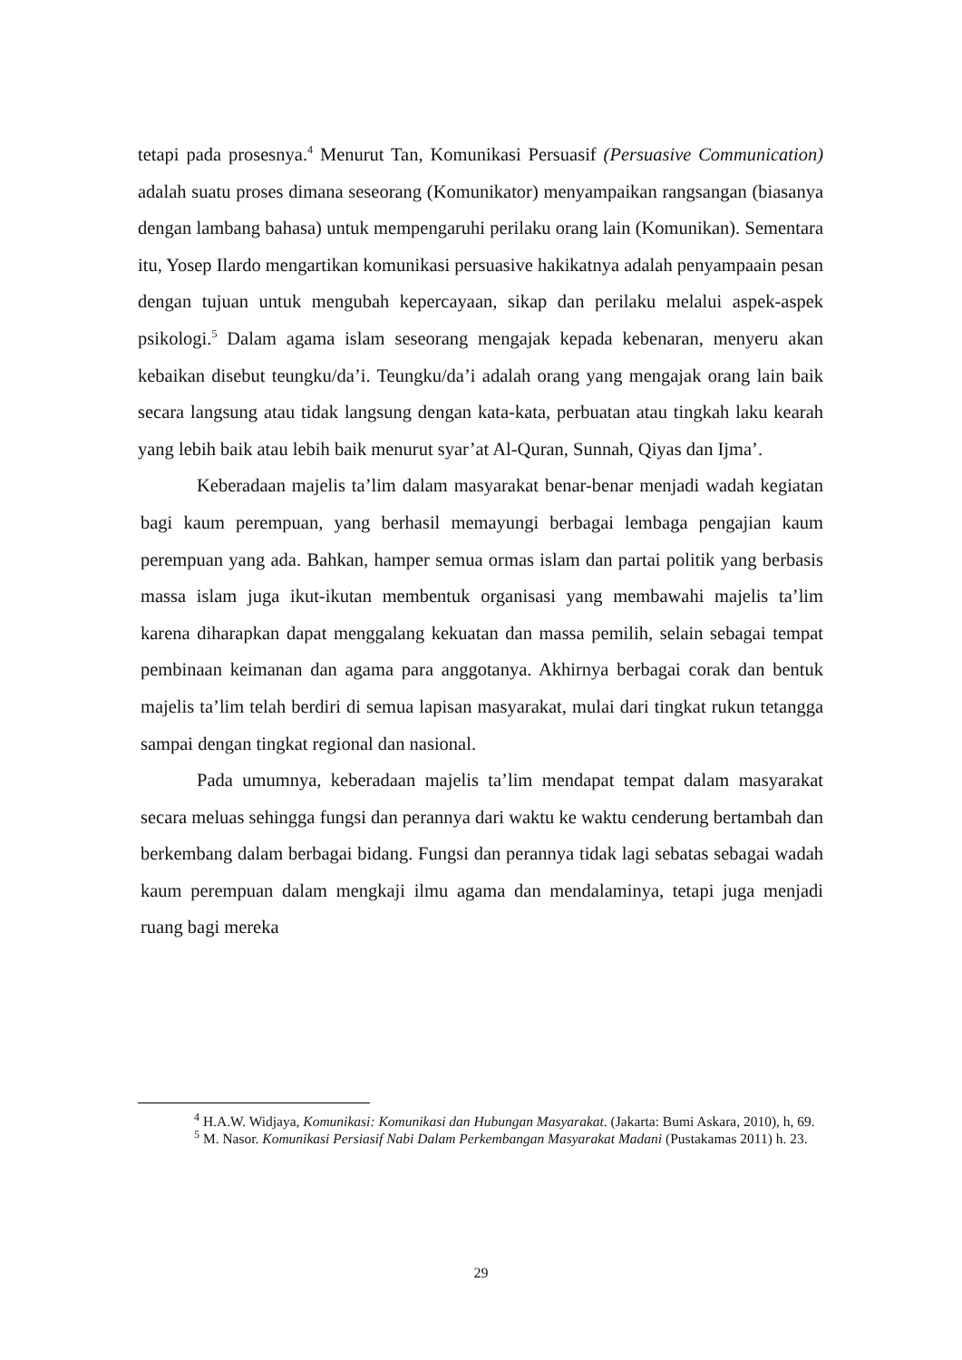tetapi pada prosesnya.<sup>4</sup> Menurut Tan, Komunikasi Persuasif (Persuasive Communication) adalah suatu proses dimana seseorang (Komunikator) menyampaikan rangsangan (biasanya dengan lambang bahasa) untuk mempengaruhi perilaku orang lain (Komunikan). Sementara itu, Yosep Ilardo mengartikan komunikasi persuasive hakikatnya adalah penyampaain pesan dengan tujuan untuk mengubah kepercayaan, sikap dan perilaku melalui aspek-aspek psikologi.<sup>5</sup> Dalam agama islam seseorang mengajak kepada kebenaran, menyeru akan kebaikan disebut teungku/da’i. Teungku/da’i adalah orang yang mengajak orang lain baik secara langsung atau tidak langsung dengan kata-kata, perbuatan atau tingkah laku kearah yang lebih baik atau lebih baik menurut syar’at Al-Quran, Sunnah, Qiyas dan Ijma’.
Keberadaan majelis ta’lim dalam masyarakat benar-benar menjadi wadah kegiatan bagi kaum perempuan, yang berhasil memayungi berbagai lembaga pengajian kaum perempuan yang ada. Bahkan, hamper semua ormas islam dan partai politik yang berbasis massa islam juga ikut-ikutan membentuk organisasi yang membawahi majelis ta’lim karena diharapkan dapat menggalang kekuatan dan massa pemilih, selain sebagai tempat pembinaan keimanan dan agama para anggotanya. Akhirnya berbagai corak dan bentuk majelis ta’lim telah berdiri di semua lapisan masyarakat, mulai dari tingkat rukun tetangga sampai dengan tingkat regional dan nasional.
Pada umumnya, keberadaan majelis ta’lim mendapat tempat dalam masyarakat secara meluas sehingga fungsi dan perannya dari waktu ke waktu cenderung bertambah dan berkembang dalam berbagai bidang. Fungsi dan perannya tidak lagi sebatas sebagai wadah kaum perempuan dalam mengkaji ilmu agama dan mendalaminya, tetapi juga menjadi ruang bagi mereka
<sup>4</sup> H.A.W. Widjaya, Komunikasi: Komunikasi dan Hubungan Masyarakat. (Jakarta: Bumi Askara, 2010), h, 69.
<sup>5</sup> M. Nasor. Komunikasi Persiasif Nabi Dalam Perkembangan Masyarakat Madani (Pustakamas 2011) h. 23.
29